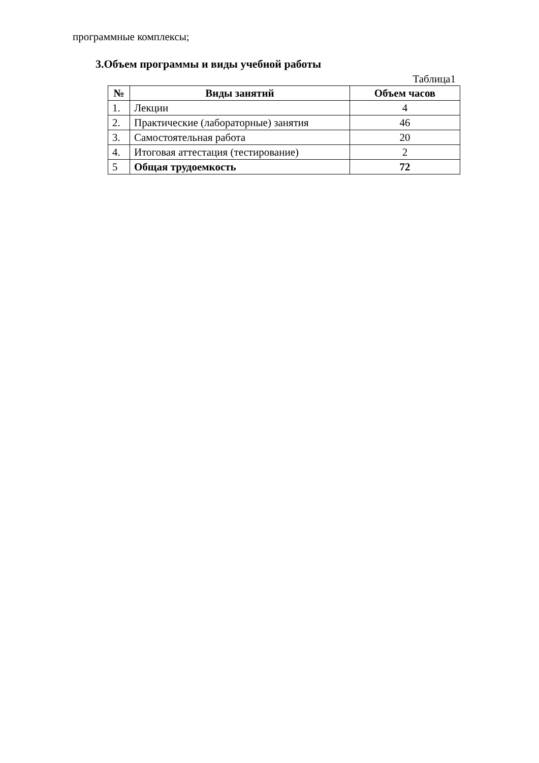программные комплексы;
3.Объем программы и виды учебной работы
Таблица1
| № | Виды занятий | Объем часов |
| --- | --- | --- |
| 1. | Лекции | 4 |
| 2. | Практические (лабораторные) занятия | 46 |
| 3. | Самостоятельная работа | 20 |
| 4. | Итоговая аттестация (тестирование) | 2 |
| 5 | Общая трудоемкость | 72 |